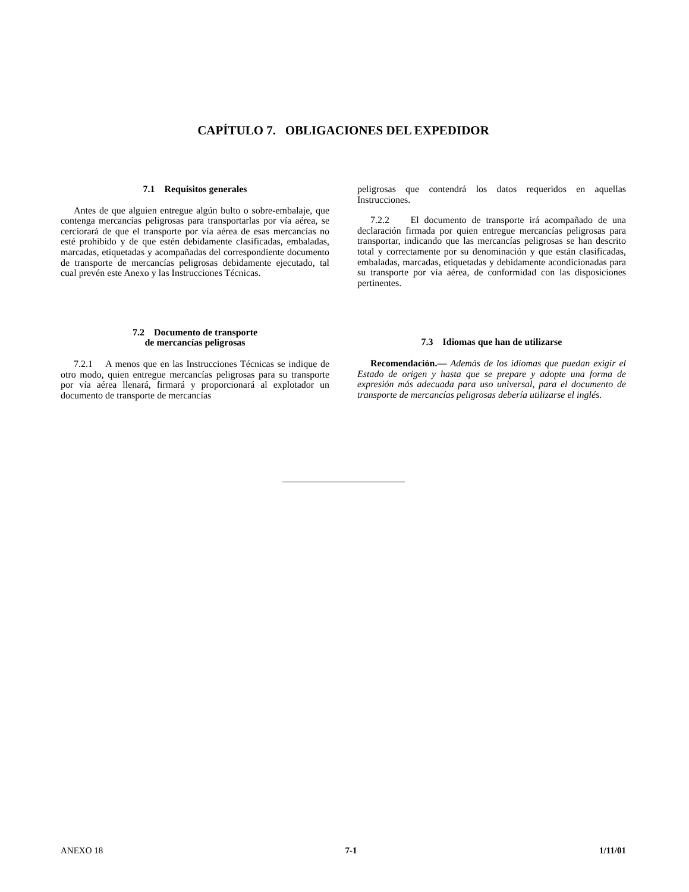CAPÍTULO 7. OBLIGACIONES DEL EXPEDIDOR
7.1 Requisitos generales
Antes de que alguien entregue algún bulto o sobre-embalaje, que contenga mercancías peligrosas para transportarlas por vía aérea, se cerciorará de que el transporte por vía aérea de esas mercancías no esté prohibido y de que estén debidamente clasificadas, embaladas, marcadas, etiquetadas y acompañadas del correspondiente documento de transporte de mercancías peligrosas debidamente ejecutado, tal cual prevén este Anexo y las Instrucciones Técnicas.
7.2 Documento de transporte
de mercancías peligrosas
7.2.1 A menos que en las Instrucciones Técnicas se indique de otro modo, quien entregue mercancías peligrosas para su transporte por vía aérea llenará, firmará y proporcionará al explotador un documento de transporte de mercancías
peligrosas que contendrá los datos requeridos en aquellas Instrucciones.
7.2.2 El documento de transporte irá acompañado de una declaración firmada por quien entregue mercancías peligrosas para transportar, indicando que las mercancías peligrosas se han descrito total y correctamente por su denominación y que están clasificadas, embaladas, marcadas, etiquetadas y debidamente acondicionadas para su transporte por vía aérea, de conformidad con las disposiciones pertinentes.
7.3 Idiomas que han de utilizarse
Recomendación.— Además de los idiomas que puedan exigir el Estado de origen y hasta que se prepare y adopte una forma de expresión más adecuada para uso universal, para el documento de transporte de mercancías peligrosas debería utilizarse el inglés.
ANEXO 18 7-1 1/11/01